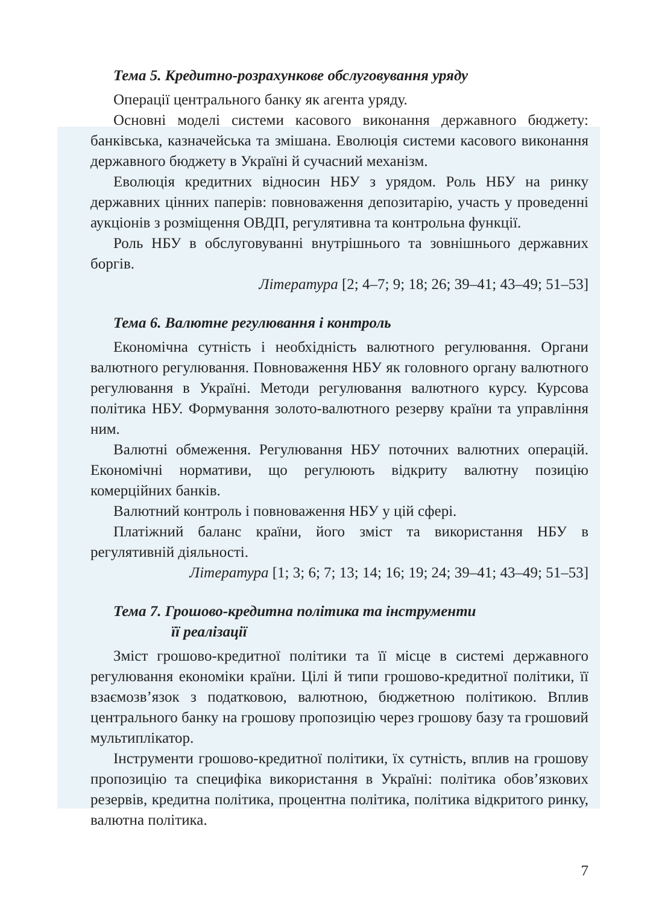Тема 5. Кредитно-розрахункове обслуговування уряду
Операції центрального банку як агента уряду.
Основні моделі системи касового виконання державного бюджету: банківська, казначейська та змішана. Еволюція системи касового виконання державного бюджету в Україні й сучасний механізм.
Еволюція кредитних відносин НБУ з урядом. Роль НБУ на ринку державних цінних паперів: повноваження депозитарію, участь у проведенні аукціонів з розміщення ОВДП, регулятивна та контрольна функції.
Роль НБУ в обслуговуванні внутрішнього та зовнішнього державних боргів.
Література [2; 4–7; 9; 18; 26; 39–41; 43–49; 51–53]
Тема 6. Валютне регулювання і контроль
Економічна сутність і необхідність валютного регулювання. Органи валютного регулювання. Повноваження НБУ як головного органу валютного регулювання в Україні. Методи регулювання валютного курсу. Курсова політика НБУ. Формування золото-валютного резерву країни та управління ним.
Валютні обмеження. Регулювання НБУ поточних валютних операцій. Економічні нормативи, що регулюють відкриту валютну позицію комерційних банків.
Валютний контроль і повноваження НБУ у цій сфері.
Платіжний баланс країни, його зміст та використання НБУ в регулятивній діяльності.
Література [1; 3; 6; 7; 13; 14; 16; 19; 24; 39–41; 43–49; 51–53]
Тема 7. Грошово-кредитна політика та інструменти
її реалізації
Зміст грошово-кредитної політики та її місце в системі державного регулювання економіки країни. Цілі й типи грошово-кредитної політики, її взаємозв’язок з податковою, валютною, бюджетною політикою. Вплив центрального банку на грошову пропозицію через грошову базу та грошовий мультиплікатор.
Інструменти грошово-кредитної політики, їх сутність, вплив на грошову пропозицію та специфіка використання в Україні: політика обов’язкових резервів, кредитна політика, процентна політика, політика відкритого ринку, валютна політика.
7